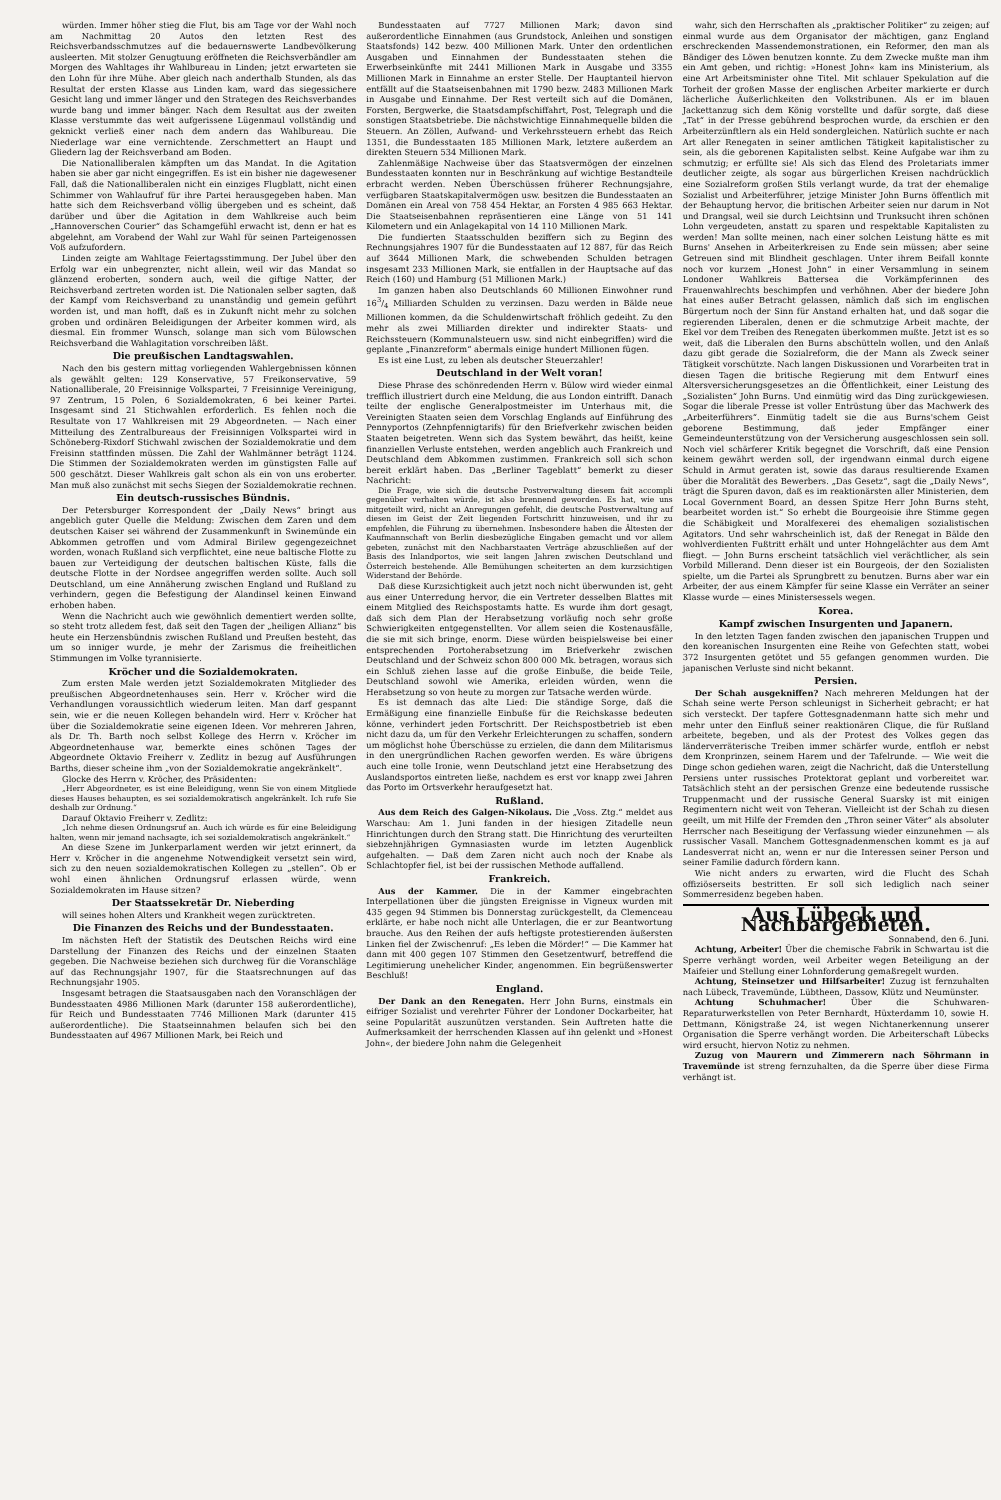würden. Immer höher stieg die Flut, bis am Tage vor der Wahl noch am Nachmittag 20 Autos den letzten Rest des Reichsverbandsschmutzes auf die bedauernswerte Landbevölkerung ausleerten. Mit stolzer Genugtuung eröffneten die Reichsverbändler am Morgen des Wahltages ihr Wahlbureau in Linden; jetzt erwarteten sie den Lohn für ihre Mühe. Aber gleich nach anderthalb Stunden, als das Resultat der ersten Klasse aus Linden kam, ward das siegessichere Gesicht lang und immer länger und den Strategen des Reichsverbandes wurde bang und immer bänger. Nach dem Resultat aus der zweiten Klasse verstummte das weit aufgerissene Lügenmaul vollständig und geknickt verließ einer nach dem andern das Wahlbureau. Die Niederlage war eine vernichtende. Zerschmettert an Haupt und Gliedern lag der Reichsverband am Boden.
Die Nationalliberalen kämpften um das Mandat. In die Agitation haben sie aber gar nicht eingegriffen. Es ist ein bisher nie dagewesener Fall, daß die Nationalliberalen nicht ein einziges Flugblatt, nicht einen Schimmer von Wahlaufruf für ihre Partei herausgegeben haben. Man hatte sich dem Reichsverband völlig übergeben und es scheint, daß darüber und über die Agitation in dem Wahlkreise auch beim „Hannoverschen Courier“ das Schamgefühl erwacht ist, denn er hat es abgelehnt, am Vorabend der Wahl zur Wahl für seinen Parteigenossen Voß aufzufordern.
Linden zeigte am Wahltage Feiertagsstimmung. Der Jubel über den Erfolg war ein unbegrenzter, nicht allein, weil wir das Mandat so glänzend eroberten, sondern auch, weil die giftige Natter, der Reichsverband zertreten worden ist. Die Nationalen selber sagten, daß der Kampf vom Reichsverband zu unanständig und gemein geführt worden ist, und man hofft, daß es in Zukunft nicht mehr zu solchen groben und ordinären Beleidigungen der Arbeiter kommen wird, als diesmal. Ein frommer Wunsch, solange man sich vom Bülowschen Reichsverband die Wahlagitation vorschreiben läßt.
Die preußischen Landtagswahlen.
Nach den bis gestern mittag vorliegenden Wahlergebnissen können als gewählt gelten: 129 Konservative, 57 Freikonservative, 59 Nationalliberale, 20 Freisinnige Volkspartei, 7 Freisinnige Vereinigung, 97 Zentrum, 15 Polen, 6 Sozialdemokraten, 6 bei keiner Partei. Insgesamt sind 21 Stichwahlen erforderlich. Es fehlen noch die Resultate von 17 Wahlkreisen mit 29 Abgeordneten. — Nach einer Mitteilung des Zentralbureaus der Freisinnigen Volkspartei wird in Schöneberg-Rixdorf Stichwahl zwischen der Sozialdemokratie und dem Freisinn stattfinden müssen. Die Zahl der Wahlmänner beträgt 1124. Die Stimmen der Sozialdemokraten werden im günstigsten Falle auf 500 geschätzt. Dieser Wahlkreis galt schon als ein von uns eroberter. Man muß also zunächst mit sechs Siegen der Sozialdemokratie rechnen.
Ein deutsch-russisches Bündnis.
Der Petersburger Korrespondent der „Daily News“ bringt aus angeblich guter Quelle die Meldung: Zwischen dem Zaren und dem deutschen Kaiser sei während der Zusammenkunft in Swinemünde ein Abkommen getroffen und vom Admiral Birilew gegengezeichnet worden, wonach Rußland sich verpflichtet, eine neue baltische Flotte zu bauen zur Verteidigung der deutschen baltischen Küste, falls die deutsche Flotte in der Nordsee angegriffen werden sollte. Auch soll Deutschland, um eine Annäherung zwischen England und Rußland zu verhindern, gegen die Befestigung der Alandinsel keinen Einwand erhoben haben.
Wenn die Nachricht auch wie gewöhnlich dementiert werden sollte, so steht trotz alledem fest, daß seit den Tagen der „heiligen Allianz“ bis heute ein Herzensbündnis zwischen Rußland und Preußen besteht, das um so inniger wurde, je mehr der Zarismus die freiheitlichen Stimmungen im Volke tyrannisierte.
Kröcher und die Sozialdemokraten.
Zum ersten Male werden jetzt Sozialdemokraten Mitglieder des preußischen Abgeordnetenhauses sein. Herr v. Kröcher wird die Verhandlungen voraussichtlich wiederum leiten. Man darf gespannt sein, wie er die neuen Kollegen behandeln wird. Herr v. Kröcher hat über die Sozialdemokratie seine eigenen Ideen. Vor mehreren Jahren, als Dr. Th. Barth noch selbst Kollege des Herrn v. Kröcher im Abgeordnetenhause war, bemerkte eines schönen Tages der Abgeordnete Oktavio Freiherr v. Zedlitz in bezug auf Ausführungen Barths, dieser scheine ihm „von der Sozialdemokratie angekränkelt“.
Glocke des Herrn v. Kröcher, des Präsidenten:
„Herr Abgeordneter, es ist eine Beleidigung, wenn Sie von einem Mitgliede dieses Hauses behaupten, es sei sozialdemokratisch angekränkelt. Ich rufe Sie deshalb zur Ordnung.“
Darauf Oktavio Freiherr v. Zedlitz:
„Ich nehme diesen Ordnungsruf an. Auch ich würde es für eine Beleidigung halten, wenn mir jemand nachsagte, ich sei sozialdemokratisch angekränkelt.“
An diese Szene im Junkerparlament werden wir jetzt erinnert, da Herr v. Kröcher in die angenehme Notwendigkeit versetzt sein wird, sich zu den neuen sozialdemokratischen Kollegen zu „stellen“. Ob er wohl einen ähnlichen Ordnungsruf erlassen würde, wenn Sozialdemokraten im Hause sitzen?
Der Staatssekretär Dr. Nieberding
will seines hohen Alters und Krankheit wegen zurücktreten.
Die Finanzen des Reichs und der Bundesstaaten.
Im nächsten Heft der Statistik des Deutschen Reichs wird eine Darstellung der Finanzen des Reichs und der einzelnen Staaten gegeben. Die Nachweise beziehen sich durchweg für die Voranschläge auf das Rechnungsjahr 1907, für die Staatsrechnungen auf das Rechnungsjahr 1905.
Insgesamt betragen die Staatsausgaben nach den Voranschlägen der Bundesstaaten 4986 Millionen Mark (darunter 158 außerordentliche), für Reich und Bundesstaaten 7746 Millionen Mark (darunter 415 außerordentliche). Die Staatseinnahmen belaufen sich bei den Bundesstaaten auf 4967 Millionen Mark, bei Reich und
Bundesstaaten auf 7727 Millionen Mark; davon sind außerordentliche Einnahmen (aus Grundstock, Anleihen und sonstigen Staatsfonds) 142 bezw. 400 Millionen Mark. Unter den ordentlichen Ausgaben und Einnahmen der Bundesstaaten stehen die Erwerbseinkünfte mit 2441 Millionen Mark in Ausgabe und 3355 Millionen Mark in Einnahme an erster Stelle. Der Hauptanteil hiervon entfällt auf die Staatseisenbahnen mit 1790 bezw. 2483 Millionen Mark in Ausgabe und Einnahme. Der Rest verteilt sich auf die Domänen, Forsten, Bergwerke, die Staatsdampfschiffahrt, Post, Telegraph und die sonstigen Staatsbetriebe. Die nächstwichtige Einnahmequelle bilden die Steuern. An Zöllen, Aufwand- und Verkehrssteuern erhebt das Reich 1351, die Bundesstaaten 185 Millionen Mark, letztere außerdem an direkten Steuern 534 Millionen Mark.
Zahlenmäßige Nachweise über das Staatsvermögen der einzelnen Bundesstaaten konnten nur in Beschränkung auf wichtige Bestandteile erbracht werden. Neben Überschüssen früherer Rechnungsjahre, verfügbaren Staatskapitalvermögen usw. besitzen die Bundesstaaten an Domänen ein Areal von 758 454 Hektar, an Forsten 4 985 663 Hektar. Die Staatseisenbahnen repräsentieren eine Länge von 51 141 Kilometern und ein Anlagekapital von 14 110 Millionen Mark.
Die fundierten Staatsschulden beziffern sich zu Beginn des Rechnungsjahres 1907 für die Bundesstaaten auf 12 887, für das Reich auf 3644 Millionen Mark, die schwebenden Schulden betragen insgesamt 233 Millionen Mark, sie entfallen in der Hauptsache auf das Reich (160) und Hamburg (51 Millionen Mark.)
Im ganzen haben also Deutschlands 60 Millionen Einwohner rund 163/4 Milliarden Schulden zu verzinsen. Dazu werden in Bälde neue Millionen kommen, da die Schuldenwirtschaft fröhlich gedeiht. Zu den mehr als zwei Milliarden direkter und indirekter Staats- und Reichssteuern (Kommunalsteuern usw. sind nicht einbegriffen) wird die geplante „Finanzreform“ abermals einige hundert Millionen fügen.
Es ist eine Lust, zu leben als deutscher Steuerzahler!
Deutschland in der Welt voran!
Diese Phrase des schönredenden Herrn v. Bülow wird wieder einmal trefflich illustriert durch eine Meldung, die aus London eintrifft. Danach teilte der englische Generalpostmeister im Unterhaus mit, die Vereinigten Staaten seien dem Vorschlag Englands auf Einführung des Pennyportos (Zehnpfennigtarifs) für den Briefverkehr zwischen beiden Staaten beigetreten. Wenn sich das System bewährt, das heißt, keine finanziellen Verluste entstehen, werden angeblich auch Frankreich und Deutschland dem Abkommen zustimmen. Frankreich soll sich schon bereit erklärt haben. Das „Berliner Tageblatt“ bemerkt zu dieser Nachricht:
Die Frage, wie sich die deutsche Postverwaltung diesem fait accompli gegenüber verhalten würde, ist also brennend geworden. Es hat, wie uns mitgeteilt wird, nicht an Anregungen gefehlt, die deutsche Postverwaltung auf diesen im Geist der Zeit liegenden Fortschritt hinzuweisen, und ihr zu empfehlen, die Führung zu übernehmen. Insbesondere haben die Ältesten der Kaufmannschaft von Berlin diesbezügliche Eingaben gemacht und vor allem gebeten, zunächst mit den Nachbarstaaten Verträge abzuschließen auf der Basis des Inlandportos, wie seit langen Jahren zwischen Deutschland und Österreich bestehende. Alle Bemühungen scheiterten an dem kurzsichtigen Widerstand der Behörde.
Daß diese Kurzsichtigkeit auch jetzt noch nicht überwunden ist, geht aus einer Unterredung hervor, die ein Vertreter desselben Blattes mit einem Mitglied des Reichspostamts hatte. Es wurde ihm dort gesagt, daß sich dem Plan der Herabsetzung vorläufig noch sehr große Schwierigkeiten entgegenstellten. Vor allem seien die Kostenausfälle, die sie mit sich bringe, enorm. Diese würden beispielsweise bei einer entsprechenden Portoherabsetzung im Briefverkehr zwischen Deutschland und der Schweiz schon 800 000 Mk. betragen, woraus sich ein Schluß ziehen lasse auf die große Einbuße, die beide Teile, Deutschland sowohl wie Amerika, erleiden würden, wenn die Herabsetzung so von heute zu morgen zur Tatsache werden würde.
Es ist demnach das alte Lied: Die ständige Sorge, daß die Ermäßigung eine finanzielle Einbuße für die Reichskasse bedeuten könne, verhindert jeden Fortschritt. Der Reichspostbetrieb ist eben nicht dazu da, um für den Verkehr Erleichterungen zu schaffen, sondern um möglichst hohe Überschüsse zu erzielen, die dann dem Militarismus in den unergründlichen Rachen geworfen werden. Es wäre übrigens auch eine tolle Ironie, wenn Deutschland jetzt eine Herabsetzung des Auslandsportos eintreten ließe, nachdem es erst vor knapp zwei Jahren das Porto im Ortsverkehr heraufgesetzt hat.
Rußland.
Aus dem Reich des Galgen-Nikolaus. Die „Voss. Ztg.“ meldet aus Warschau: Am 1. Juni fanden in der hiesigen Zitadelle neun Hinrichtungen durch den Strang statt. Die Hinrichtung des verurteilten siebzehnjährigen Gymnasiasten wurde im letzten Augenblick aufgehalten. — Daß dem Zaren nicht auch noch der Knabe als Schlachtopfer fiel, ist bei der russischen Methode auffallend.
Frankreich.
Aus der Kammer. Die in der Kammer eingebrachten Interpellationen über die jüngsten Ereignisse in Vigneux wurden mit 435 gegen 94 Stimmen bis Donnerstag zurückgestellt, da Clemenceau erklärte, er habe noch nicht alle Unterlagen, die er zur Beantwortung brauche. Aus den Reihen der aufs heftigste protestierenden äußersten Linken fiel der Zwischenruf: „Es leben die Mörder!“ — Die Kammer hat dann mit 400 gegen 107 Stimmen den Gesetzentwurf, betreffend die Legitimierung unehelicher Kinder, angenommen. Ein begrüßenswerter Beschluß!
England.
Der Dank an den Renegaten. Herr John Burns, einstmals ein eifriger Sozialist und verehrter Führer der Londoner Dockarbeiter, hat seine Popularität auszunützen verstanden. Sein Auftreten hatte die Aufmerksamkeit der herrschenden Klassen auf ihn gelenkt und »Honest John«, der biedere John nahm die Gelegenheit
wahr, sich den Herrschaften als „praktischer Politiker“ zu zeigen; auf einmal wurde aus dem Organisator der mächtigen, ganz England erschreckenden Massendemonstrationen, ein Reformer, den man als Bändiger des Löwen benutzen konnte. Zu dem Zwecke mußte man ihm ein Amt geben, und richtig: »Honest John« kam ins Ministerium, als eine Art Arbeitsminister ohne Titel. Mit schlauer Spekulation auf die Torheit der großen Masse der englischen Arbeiter markierte er durch lächerliche Äußerlichkeiten den Volkstribunen. Als er im blauen Jackettanzug sich dem König vorstellte und dafür sorgte, daß diese „Tat“ in der Presse gebührend besprochen wurde, da erschien er den Arbeiterzünftlern als ein Held sondergleichen. Natürlich suchte er nach Art aller Renegaten in seiner amtlichen Tätigkeit kapitalistischer zu sein, als die geborenen Kapitalisten selbst. Keine Aufgabe war ihm zu schmutzig; er erfüllte sie! Als sich das Elend des Proletariats immer deutlicher zeigte, als sogar aus bürgerlichen Kreisen nachdrücklich eine Sozialreform großen Stils verlangt wurde, da trat der ehemalige Sozialist und Arbeiterführer, jetzige Minister John Burns öffentlich mit der Behauptung hervor, die britischen Arbeiter seien nur darum in Not und Drangsal, weil sie durch Leichtsinn und Trunksucht ihren schönen Lohn vergeudeten, anstatt zu sparen und respektable Kapitalisten zu werden! Man sollte meinen, nach einer solchen Leistung hätte es mit Burns' Ansehen in Arbeiterkreisen zu Ende sein müssen; aber seine Getreuen sind mit Blindheit geschlagen. Unter ihrem Beifall konnte noch vor kurzem „Honest John“ in einer Versammlung in seinem Londoner Wahlkreis Battersea die Vorkämpferinnen des Frauenwahlrechts beschimpfen und verhöhnen. Aber der biedere John hat eines außer Betracht gelassen, nämlich daß sich im englischen Bürgertum noch der Sinn für Anstand erhalten hat, und daß sogar die regierenden Liberalen, denen er die schmutzige Arbeit machte, der Ekel vor dem Treiben des Renegaten überkommen mußte. Jetzt ist es so weit, daß die Liberalen den Burns abschütteln wollen, und den Anlaß dazu gibt gerade die Sozialreform, die der Mann als Zweck seiner Tätigkeit vorschützte. Nach langen Diskussionen und Vorarbeiten trat in diesen Tagen die britische Regierung mit dem Entwurf eines Altersversicherungsgesetzes an die Öffentlichkeit, einer Leistung des „Sozialisten“ John Burns. Und einmütig wird das Ding zurückgewiesen. Sogar die liberale Presse ist voller Entrüstung über das Machwerk des „Arbeiterführers“. Einmütig tadelt sie die aus Burns'schem Geist geborene Bestimmung, daß jeder Empfänger einer Gemeindeunterstützung von der Versicherung ausgeschlossen sein soll. Noch viel schärferer Kritik begegnet die Vorschrift, daß eine Pension keinem gewährt werden soll, der irgendwann einmal durch eigene Schuld in Armut geraten ist, sowie das daraus resultierende Examen über die Moralität des Bewerbers. „Das Gesetz“, sagt die „Daily News“, trägt die Spuren davon, daß es im reaktionärsten aller Ministerien, dem Local Government Board, an dessen Spitze Herr John Burns steht, bearbeitet worden ist.“ So erhebt die Bourgeoisie ihre Stimme gegen die Schäbigkeit und Moralfexerei des ehemaligen sozialistischen Agitators. Und sehr wahrscheinlich ist, daß der Renegat in Bälde den wohlverdienten Fußtritt erhält und unter Hohngelächter aus dem Amt fliegt. — John Burns erscheint tatsächlich viel verächtlicher, als sein Vorbild Millerand. Denn dieser ist ein Bourgeois, der den Sozialisten spielte, um die Partei als Sprungbrett zu benutzen. Burns aber war ein Arbeiter, der aus einem Kämpfer für seine Klasse ein Verräter an seiner Klasse wurde — eines Ministersessels wegen.
Korea.
Kampf zwischen Insurgenten und Japanern.
In den letzten Tagen fanden zwischen den japanischen Truppen und den koreanischen Insurgenten eine Reihe von Gefechten statt, wobei 372 Insurgenten getötet und 55 gefangen genommen wurden. Die japanischen Verluste sind nicht bekannt.
Persien.
Der Schah ausgekniffen? Nach mehreren Meldungen hat der Schah seine werte Person schleunigst in Sicherheit gebracht; er hat sich versteckt. Der tapfere Gottesgnadenmann hatte sich mehr und mehr unter den Einfluß seiner reaktionären Clique, die für Rußland arbeitete, begeben, und als der Protest des Volkes gegen das länderverräterische Treiben immer schärfer wurde, entfloh er nebst dem Kronprinzen, seinem Harem und der Tafelrunde. — Wie weit die Dinge schon gediehen waren, zeigt die Nachricht, daß die Unterstellung Persiens unter russisches Protektorat geplant und vorbereitet war. Tatsächlich steht an der persischen Grenze eine bedeutende russische Truppenmacht und der russische General Suarsky ist mit einigen Regimentern nicht weit von Teheran. Vielleicht ist der Schah zu diesen geeilt, um mit Hilfe der Fremden den „Thron seiner Väter“ als absoluter Herrscher nach Beseitigung der Verfassung wieder einzunehmen — als russischer Vasall. Manchem Gottesgnadenmenschen kommt es ja auf Landesverrat nicht an, wenn er nur die Interessen seiner Person und seiner Familie dadurch fördern kann.
Wie nicht anders zu erwarten, wird die Flucht des Schah offiziöserseits bestritten. Er soll sich lediglich nach seiner Sommerresidenz begeben haben.
Aus Lübeck und Nachbargebieten.
Sonnabend, den 6. Juni.
Achtung, Arbeiter! Über die chemische Fabrik in Schwartau ist die Sperre verhängt worden, weil Arbeiter wegen Beteiligung an der Maifeier und Stellung einer Lohnforderung gemaßregelt wurden.
Achtung, Steinsetzer und Hilfsarbeiter! Zuzug ist fernzuhalten nach Lübeck, Travemünde, Lübtheen, Dassow, Klütz und Neumünster.
Achtung Schuhmacher! Über die Schuhwaren-Reparaturwerkstellen von Peter Bernhardt, Hüxterdamm 10, sowie H. Dettmann, Königstraße 24, ist wegen Nichtanerkennung unserer Organisation die Sperre verhängt worden. Die Arbeiterschaft Lübecks wird ersucht, hiervon Notiz zu nehmen.
Zuzug von Maurern und Zimmerern nach Söhrmann in Travemünde ist streng fernzuhalten, da die Sperre über diese Firma verhängt ist.